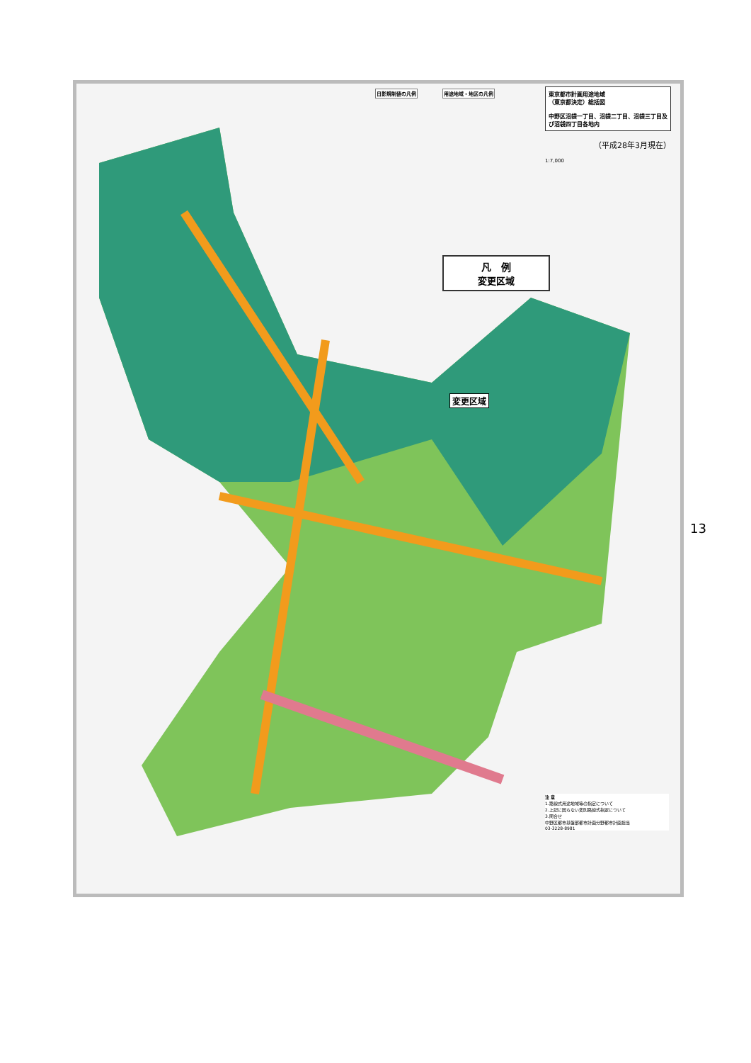東京都市計画用途地域
（東京都決定）総括図
中野区沼袋一丁目、沼袋二丁目、沼袋三丁目及び沼袋四丁目各地内
（平成28年3月現在）
1:7,000
| 日影規制値の凡例 |
| --- |
| 用途地域・地区の凡例 |
| --- |
凡　例
変更区域
変更区域
注 意
1.路線式用途地域等の指定について
2.上記に因らない変則路線式指定について
3.問合せ
中野区都市基盤部都市計画分野都市計画担当
03-3228-8981
13